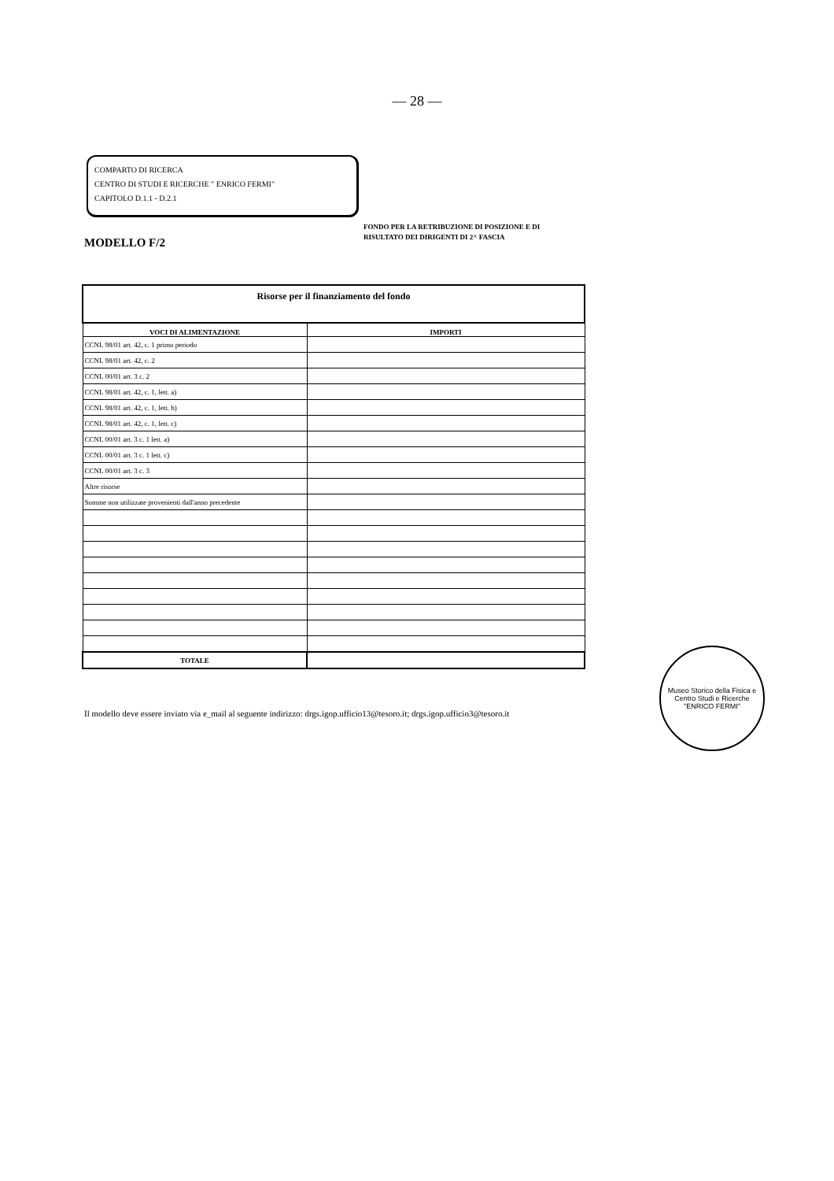— 28 —
COMPARTO DI RICERCA
CENTRO DI STUDI E RICERCHE " ENRICO FERMI"
CAPITOLO D.1.1 - D.2.1
MODELLO F/2
FONDO PER LA RETRIBUZIONE DI POSIZIONE E DI
RISULTATO DEI DIRIGENTI DI 2^ FASCIA
| Risorse per il finanziamento del fondo | |
| VOCI DI ALIMENTAZIONE | IMPORTI |
| CCNL 98/01 art. 42, c. 1 primo periodo | |
| CCNL 98/01 art. 42, c. 2 | |
| CCNL 00/01 art. 3 c. 2 | |
| CCNL 98/01 art. 42, c. 1, lett. a) | |
| CCNL 98/01 art. 42, c. 1, lett. b) | |
| CCNL 98/01 art. 42, c. 1, lett. c) | |
| CCNL 00/01 art. 3 c. 1 lett. a) | |
| CCNL 00/01 art. 3 c. 1 lett. c) | |
| CCNL 00/01 art. 3 c. 3 | |
| Altre risorse | |
| Somme non utilizzate provenienti dall'anno precedente | |
| TOTALE | |
Il modello deve essere inviato via e_mail al seguente indirizzo: drgs.igop.ufficio13@tesoro.it; drgs.igop.ufficio3@tesoro.it
Museo Storico della Fisica e Centro Studi e Ricerche
"ENRICO FERMI"